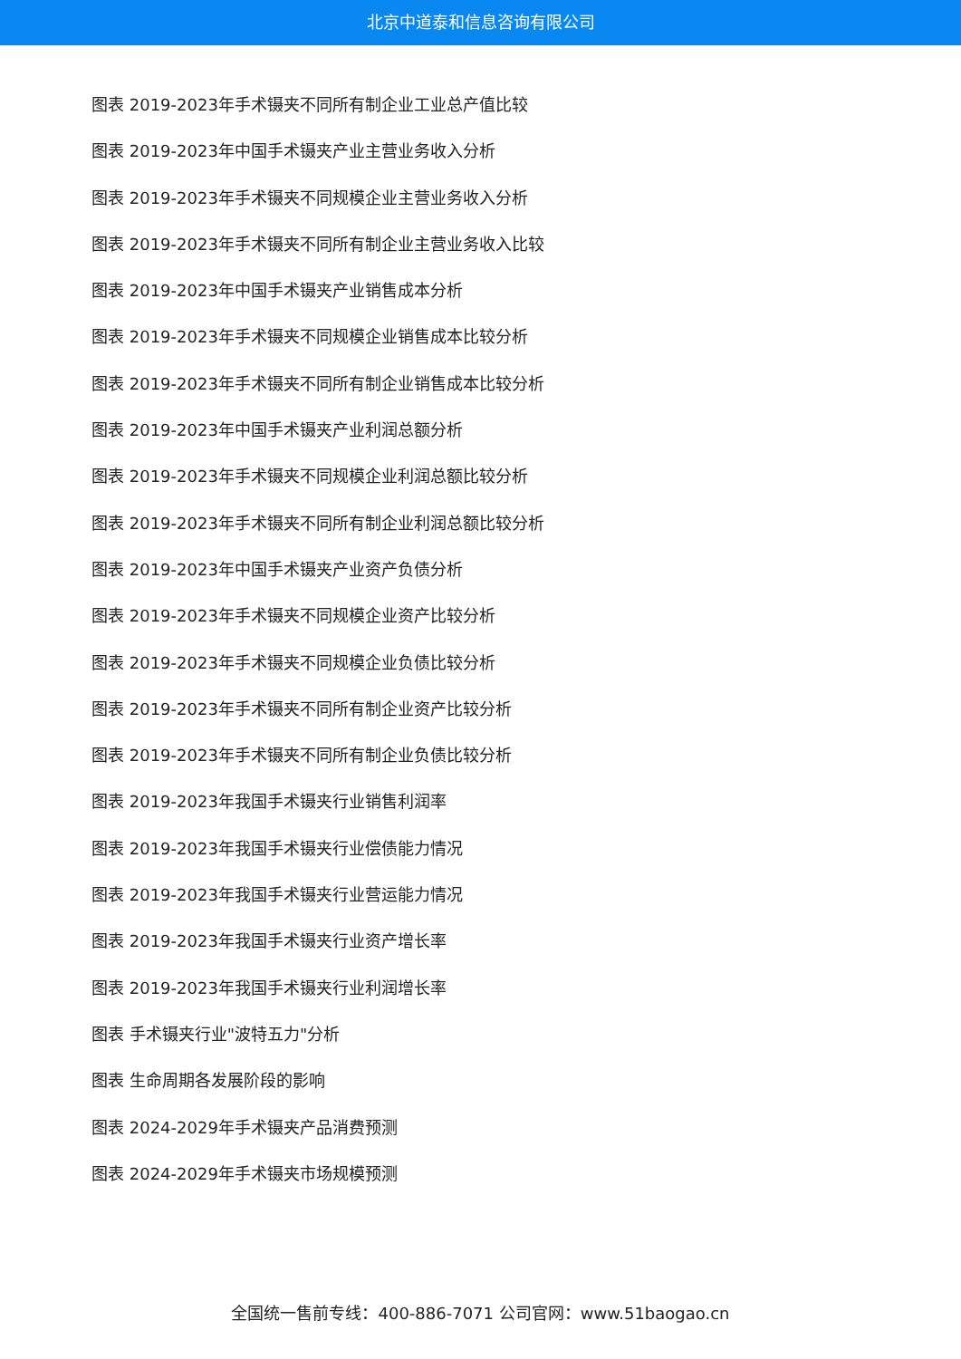北京中道泰和信息咨询有限公司
图表 2019-2023年手术镊夹不同所有制企业工业总产值比较
图表 2019-2023年中国手术镊夹产业主营业务收入分析
图表 2019-2023年手术镊夹不同规模企业主营业务收入分析
图表 2019-2023年手术镊夹不同所有制企业主营业务收入比较
图表 2019-2023年中国手术镊夹产业销售成本分析
图表 2019-2023年手术镊夹不同规模企业销售成本比较分析
图表 2019-2023年手术镊夹不同所有制企业销售成本比较分析
图表 2019-2023年中国手术镊夹产业利润总额分析
图表 2019-2023年手术镊夹不同规模企业利润总额比较分析
图表 2019-2023年手术镊夹不同所有制企业利润总额比较分析
图表 2019-2023年中国手术镊夹产业资产负债分析
图表 2019-2023年手术镊夹不同规模企业资产比较分析
图表 2019-2023年手术镊夹不同规模企业负债比较分析
图表 2019-2023年手术镊夹不同所有制企业资产比较分析
图表 2019-2023年手术镊夹不同所有制企业负债比较分析
图表 2019-2023年我国手术镊夹行业销售利润率
图表 2019-2023年我国手术镊夹行业偿债能力情况
图表 2019-2023年我国手术镊夹行业营运能力情况
图表 2019-2023年我国手术镊夹行业资产增长率
图表 2019-2023年我国手术镊夹行业利润增长率
图表 手术镊夹行业"波特五力"分析
图表 生命周期各发展阶段的影响
图表 2024-2029年手术镊夹产品消费预测
图表 2024-2029年手术镊夹市场规模预测
全国统一售前专线：400-886-7071 公司官网：www.51baogao.cn